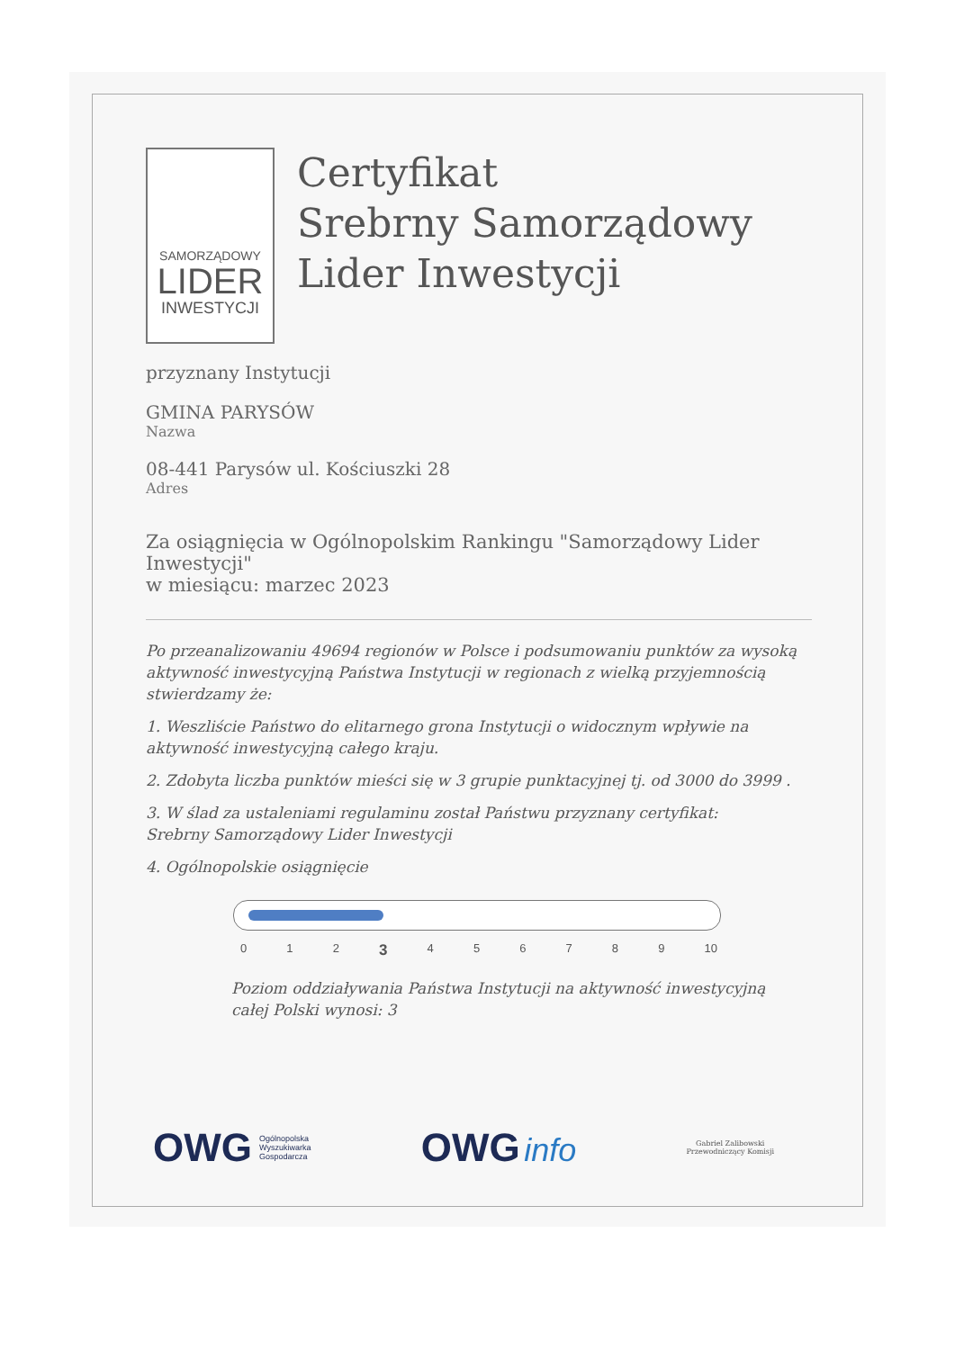SAMORZĄDOWY
LIDER
INWESTYCJI
Certyfikat
Srebrny Samorządowy
Lider Inwestycji
przyznany Instytucji
GMINA PARYSÓW
Nazwa
08-441 Parysów ul. Kościuszki 28
Adres
Za osiągnięcia w Ogólnopolskim Rankingu "Samorządowy Lider Inwestycji"
w miesiącu: marzec 2023
Po przeanalizowaniu 49694 regionów w Polsce i podsumowaniu punktów za wysoką aktywność inwestycyjną Państwa Instytucji w regionach z wielką przyjemnością stwierdzamy że:
1. Weszliście Państwo do elitarnego grona Instytucji o widocznym wpływie na aktywność inwestycyjną całego kraju.
2. Zdobyta liczba punktów mieści się w 3 grupie punktacyjnej tj. od 3000 do 3999 .
3. W ślad za ustaleniami regulaminu został Państwu przyznany certyfikat:
Srebrny Samorządowy Lider Inwestycji
4. Ogólnopolskie osiągnięcie
0 1 2 3 4 5 6 7 8 9 10
Poziom oddziaływania Państwa Instytucji na aktywność inwestycyjną
całej Polski wynosi: 3
OWG Ogólnopolska
Wyszukiwarka
Gospodarcza
OWG info
Gabriel Zalibowski
Przewodniczący Komisji